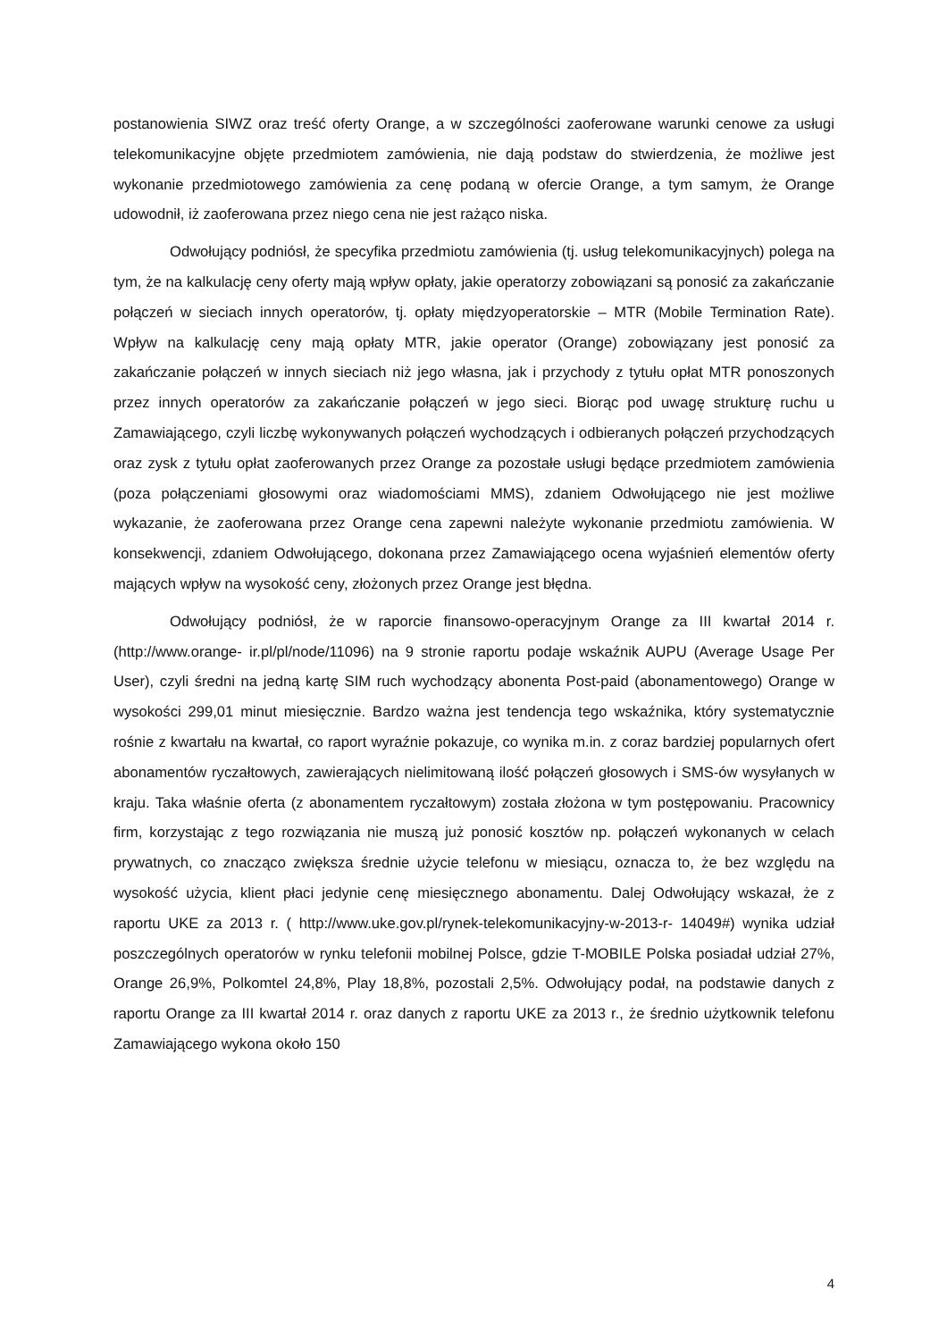postanowienia SIWZ oraz treść oferty Orange, a w szczególności zaoferowane warunki cenowe za usługi telekomunikacyjne objęte przedmiotem zamówienia, nie dają podstaw do stwierdzenia, że możliwe jest wykonanie przedmiotowego zamówienia za cenę podaną w ofercie Orange, a tym samym, że Orange udowodnił, iż zaoferowana przez niego cena nie jest rażąco niska.
Odwołujący podniósł, że specyfika przedmiotu zamówienia (tj. usług telekomunikacyjnych) polega na tym, że na kalkulację ceny oferty mają wpływ opłaty, jakie operatorzy zobowiązani są ponosić za zakańczanie połączeń w sieciach innych operatorów, tj. opłaty międzyoperatorskie – MTR (Mobile Termination Rate). Wpływ na kalkulację ceny mają opłaty MTR, jakie operator (Orange) zobowiązany jest ponosić za zakańczanie połączeń w innych sieciach niż jego własna, jak i przychody z tytułu opłat MTR ponoszonych przez innych operatorów za zakańczanie połączeń w jego sieci. Biorąc pod uwagę strukturę ruchu u Zamawiającego, czyli liczbę wykonywanych połączeń wychodzących i odbieranych połączeń przychodzących oraz zysk z tytułu opłat zaoferowanych przez Orange za pozostałe usługi będące przedmiotem zamówienia (poza połączeniami głosowymi oraz wiadomościami MMS), zdaniem Odwołującego nie jest możliwe wykazanie, że zaoferowana przez Orange cena zapewni należyte wykonanie przedmiotu zamówienia. W konsekwencji, zdaniem Odwołującego, dokonana przez Zamawiającego ocena wyjaśnień elementów oferty mających wpływ na wysokość ceny, złożonych przez Orange jest błędna.
Odwołujący podniósł, że w raporcie finansowo-operacyjnym Orange za III kwartał 2014 r. (http://www.orange- ir.pl/pl/node/11096) na 9 stronie raportu podaje wskaźnik AUPU (Average Usage Per User), czyli średni na jedną kartę SIM ruch wychodzący abonenta Post-paid (abonamentowego) Orange w wysokości 299,01 minut miesięcznie. Bardzo ważna jest tendencja tego wskaźnika, który systematycznie rośnie z kwartału na kwartał, co raport wyraźnie pokazuje, co wynika m.in. z coraz bardziej popularnych ofert abonamentów ryczałtowych, zawierających nielimitowaną ilość połączeń głosowych i SMS-ów wysyłanych w kraju. Taka właśnie oferta (z abonamentem ryczałtowym) została złożona w tym postępowaniu. Pracownicy firm, korzystając z tego rozwiązania nie muszą już ponosić kosztów np. połączeń wykonanych w celach prywatnych, co znacząco zwiększa średnie użycie telefonu w miesiącu, oznacza to, że bez względu na wysokość użycia, klient płaci jedynie cenę miesięcznego abonamentu. Dalej Odwołujący wskazał, że z raportu UKE za 2013 r. ( http://www.uke.gov.pl/rynek-telekomunikacyjny-w-2013-r- 14049#) wynika udział poszczególnych operatorów w rynku telefonii mobilnej Polsce, gdzie T-MOBILE Polska posiadał udział 27%, Orange 26,9%, Polkomtel 24,8%, Play 18,8%, pozostali 2,5%. Odwołujący podał, na podstawie danych z raportu Orange za III kwartał 2014 r. oraz danych z raportu UKE za 2013 r., że średnio użytkownik telefonu Zamawiającego wykona około 150
4